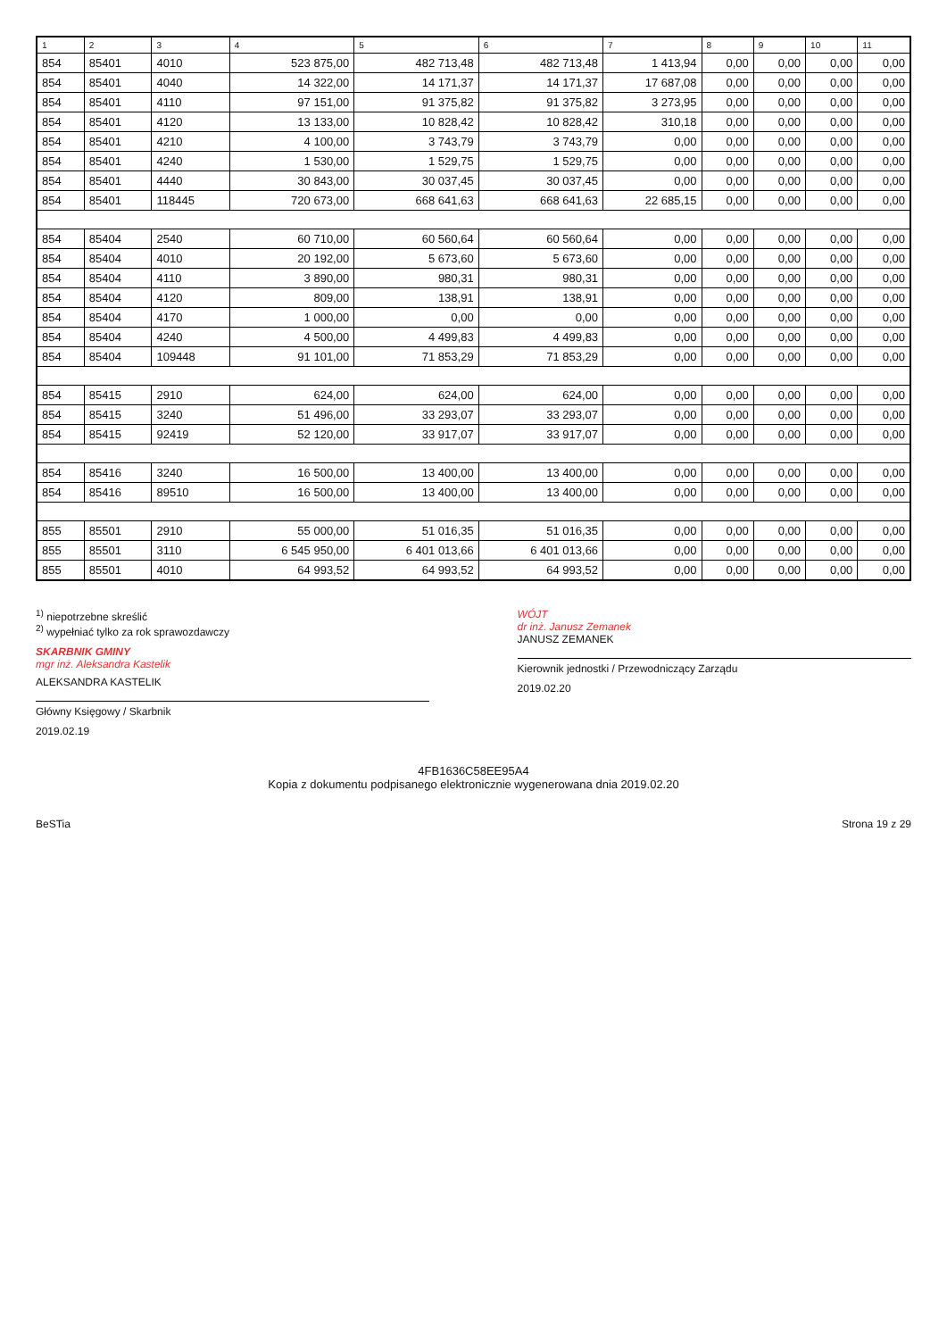| 1 | 2 | 3 | 4 | 5 | 6 | 7 | 8 | 9 | 10 | 11 |
| --- | --- | --- | --- | --- | --- | --- | --- | --- | --- | --- |
| 854 | 85401 | 4010 | 523 875,00 | 482 713,48 | 482 713,48 | 1 413,94 | 0,00 | 0,00 | 0,00 | 0,00 |
| 854 | 85401 | 4040 | 14 322,00 | 14 171,37 | 14 171,37 | 17 687,08 | 0,00 | 0,00 | 0,00 | 0,00 |
| 854 | 85401 | 4110 | 97 151,00 | 91 375,82 | 91 375,82 | 3 273,95 | 0,00 | 0,00 | 0,00 | 0,00 |
| 854 | 85401 | 4120 | 13 133,00 | 10 828,42 | 10 828,42 | 310,18 | 0,00 | 0,00 | 0,00 | 0,00 |
| 854 | 85401 | 4210 | 4 100,00 | 3 743,79 | 3 743,79 | 0,00 | 0,00 | 0,00 | 0,00 | 0,00 |
| 854 | 85401 | 4240 | 1 530,00 | 1 529,75 | 1 529,75 | 0,00 | 0,00 | 0,00 | 0,00 | 0,00 |
| 854 | 85401 | 4440 | 30 843,00 | 30 037,45 | 30 037,45 | 0,00 | 0,00 | 0,00 | 0,00 | 0,00 |
| 854 | 85401 | 118445 | 720 673,00 | 668 641,63 | 668 641,63 | 22 685,15 | 0,00 | 0,00 | 0,00 | 0,00 |
| 854 | 85404 | 2540 | 60 710,00 | 60 560,64 | 60 560,64 | 0,00 | 0,00 | 0,00 | 0,00 | 0,00 |
| 854 | 85404 | 4010 | 20 192,00 | 5 673,60 | 5 673,60 | 0,00 | 0,00 | 0,00 | 0,00 | 0,00 |
| 854 | 85404 | 4110 | 3 890,00 | 980,31 | 980,31 | 0,00 | 0,00 | 0,00 | 0,00 | 0,00 |
| 854 | 85404 | 4120 | 809,00 | 138,91 | 138,91 | 0,00 | 0,00 | 0,00 | 0,00 | 0,00 |
| 854 | 85404 | 4170 | 1 000,00 | 0,00 | 0,00 | 0,00 | 0,00 | 0,00 | 0,00 | 0,00 |
| 854 | 85404 | 4240 | 4 500,00 | 4 499,83 | 4 499,83 | 0,00 | 0,00 | 0,00 | 0,00 | 0,00 |
| 854 | 85404 | 109448 | 91 101,00 | 71 853,29 | 71 853,29 | 0,00 | 0,00 | 0,00 | 0,00 | 0,00 |
| 854 | 85415 | 2910 | 624,00 | 624,00 | 624,00 | 0,00 | 0,00 | 0,00 | 0,00 | 0,00 |
| 854 | 85415 | 3240 | 51 496,00 | 33 293,07 | 33 293,07 | 0,00 | 0,00 | 0,00 | 0,00 | 0,00 |
| 854 | 85415 | 92419 | 52 120,00 | 33 917,07 | 33 917,07 | 0,00 | 0,00 | 0,00 | 0,00 | 0,00 |
| 854 | 85416 | 3240 | 16 500,00 | 13 400,00 | 13 400,00 | 0,00 | 0,00 | 0,00 | 0,00 | 0,00 |
| 854 | 85416 | 89510 | 16 500,00 | 13 400,00 | 13 400,00 | 0,00 | 0,00 | 0,00 | 0,00 | 0,00 |
| 855 | 85501 | 2910 | 55 000,00 | 51 016,35 | 51 016,35 | 0,00 | 0,00 | 0,00 | 0,00 | 0,00 |
| 855 | 85501 | 3110 | 6 545 950,00 | 6 401 013,66 | 6 401 013,66 | 0,00 | 0,00 | 0,00 | 0,00 | 0,00 |
| 855 | 85501 | 4010 | 64 993,52 | 64 993,52 | 64 993,52 | 0,00 | 0,00 | 0,00 | 0,00 | 0,00 |
<sup>1)</sup> niepotrzebne skreślić
<sup>2)</sup> wypełniać tylko za rok sprawozdawczy
SKARBNIK GMINY
mgr inż. Aleksandra Kastelik
ALEKSANDRA KASTELIK
Główny Księgowy / Skarbnik
2019.02.19
WÓJT
dr inż. Janusz Zemanek
JANUSZ ZEMANEK
Kierownik jednostki / Przewodniczący Zarządu
2019.02.20
4FB1636C58EE95A4
Kopia z dokumentu podpisanego elektronicznie wygenerowana dnia 2019.02.20
BeSTia Strona 19 z 29